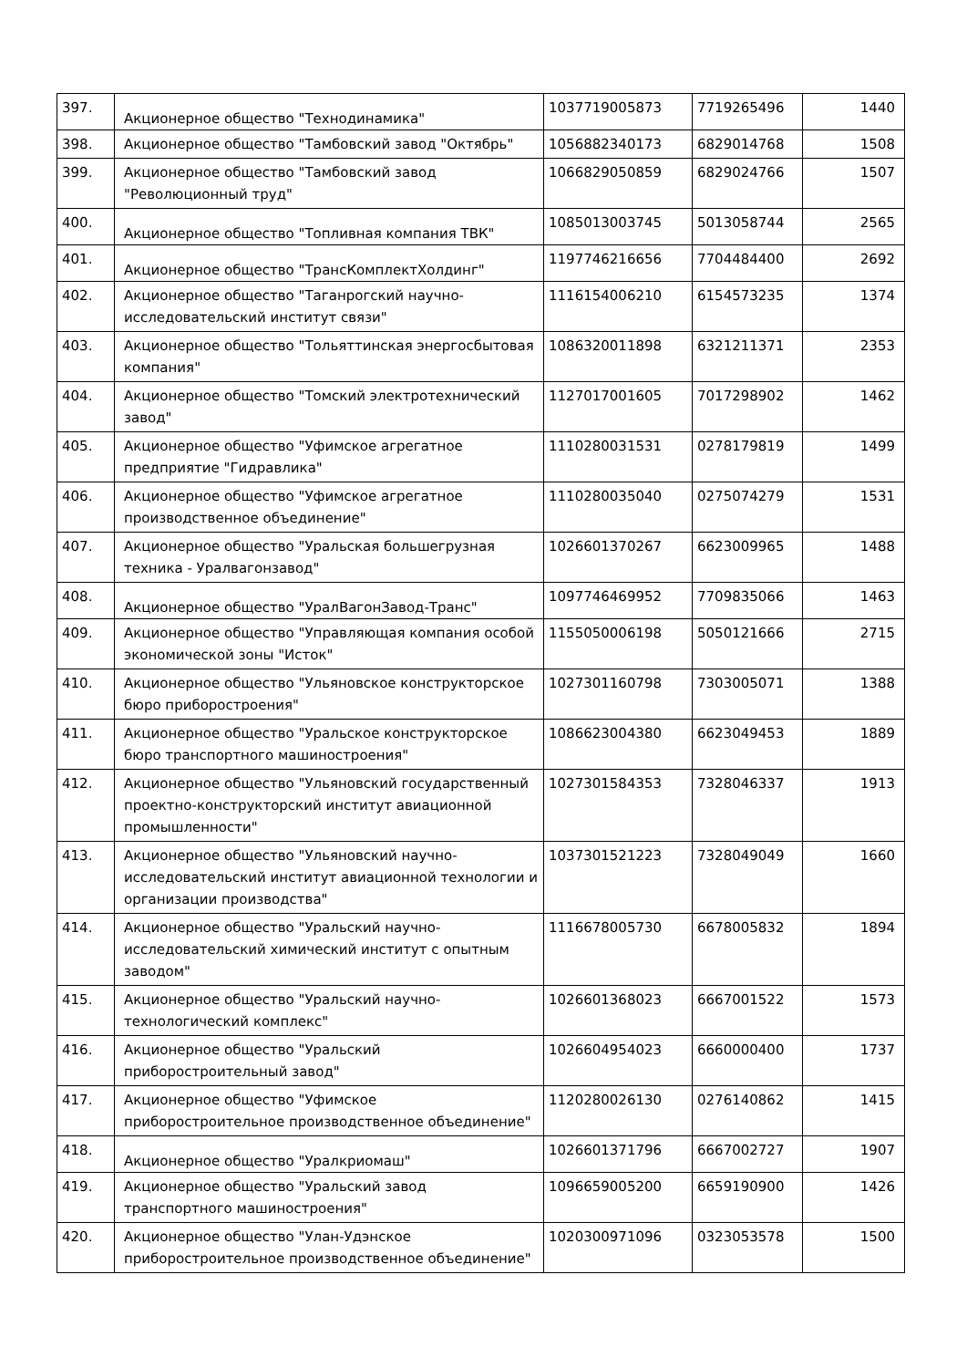| 397. | Акционерное общество "Технодинамика" | 1037719005873 | 7719265496 | 1440 |
| 398. | Акционерное общество "Тамбовский завод "Октябрь" | 1056882340173 | 6829014768 | 1508 |
| 399. | Акционерное общество "Тамбовский завод "Революционный труд" | 1066829050859 | 6829024766 | 1507 |
| 400. | Акционерное общество "Топливная компания ТВК" | 1085013003745 | 5013058744 | 2565 |
| 401. | Акционерное общество "ТрансКомплектХолдинг" | 1197746216656 | 7704484400 | 2692 |
| 402. | Акционерное общество "Таганрогский научно-исследовательский институт связи" | 1116154006210 | 6154573235 | 1374 |
| 403. | Акционерное общество "Тольяттинская энергосбытовая компания" | 1086320011898 | 6321211371 | 2353 |
| 404. | Акционерное общество "Томский электротехнический завод" | 1127017001605 | 7017298902 | 1462 |
| 405. | Акционерное общество "Уфимское агрегатное предприятие "Гидравлика" | 1110280031531 | 0278179819 | 1499 |
| 406. | Акционерное общество "Уфимское агрегатное производственное объединение" | 1110280035040 | 0275074279 | 1531 |
| 407. | Акционерное общество "Уральская большегрузная техника - Уралвагонзавод" | 1026601370267 | 6623009965 | 1488 |
| 408. | Акционерное общество "УралВагонЗавод-Транс" | 1097746469952 | 7709835066 | 1463 |
| 409. | Акционерное общество "Управляющая компания особой экономической зоны "Исток" | 1155050006198 | 5050121666 | 2715 |
| 410. | Акционерное общество "Ульяновское конструкторское бюро приборостроения" | 1027301160798 | 7303005071 | 1388 |
| 411. | Акционерное общество "Уральское конструкторское бюро транспортного машиностроения" | 1086623004380 | 6623049453 | 1889 |
| 412. | Акционерное общество "Ульяновский государственный проектно-конструкторский институт авиационной промышленности" | 1027301584353 | 7328046337 | 1913 |
| 413. | Акционерное общество "Ульяновский научно-исследовательский институт авиационной технологии и организации производства" | 1037301521223 | 7328049049 | 1660 |
| 414. | Акционерное общество "Уральский научно-исследовательский химический институт с опытным заводом" | 1116678005730 | 6678005832 | 1894 |
| 415. | Акционерное общество "Уральский научно-технологический комплекс" | 1026601368023 | 6667001522 | 1573 |
| 416. | Акционерное общество "Уральский приборостроительный завод" | 1026604954023 | 6660000400 | 1737 |
| 417. | Акционерное общество "Уфимское приборостроительное производственное объединение" | 1120280026130 | 0276140862 | 1415 |
| 418. | Акционерное общество "Уралкриомаш" | 1026601371796 | 6667002727 | 1907 |
| 419. | Акционерное общество "Уральский завод транспортного машиностроения" | 1096659005200 | 6659190900 | 1426 |
| 420. | Акционерное общество "Улан-Удэнское приборостроительное производственное объединение" | 1020300971096 | 0323053578 | 1500 |